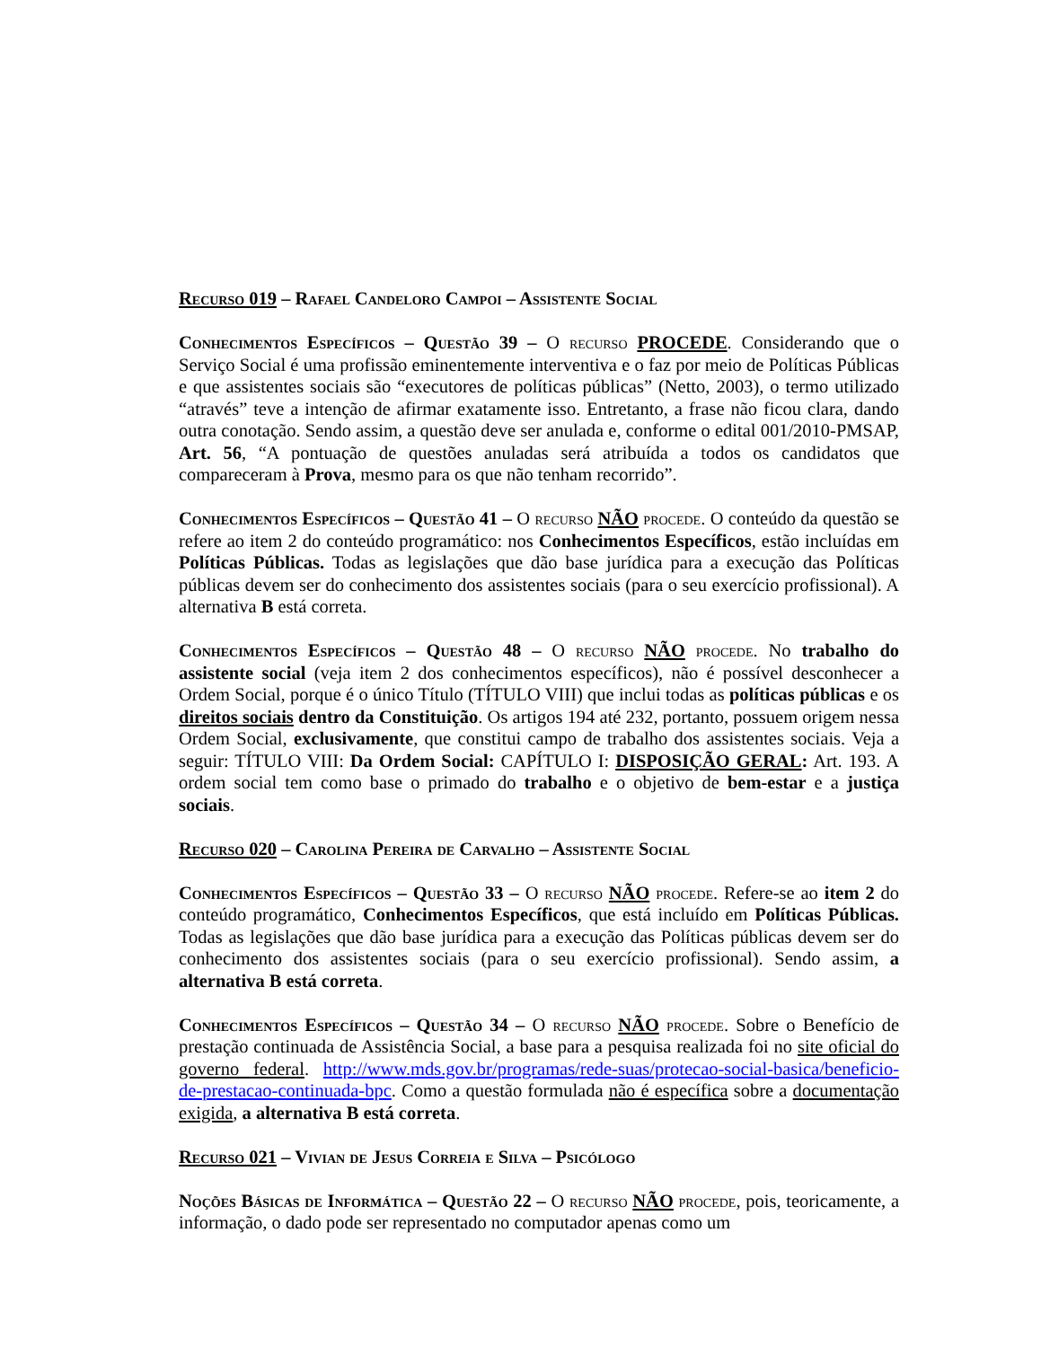Recurso 019 – Rafael Candeloro Campoi – Assistente Social
Conhecimentos Específicos – Questão 39 – O recurso PROCEDE. Considerando que o Serviço Social é uma profissão eminentemente interventiva e o faz por meio de Políticas Públicas e que assistentes sociais são “executores de políticas públicas” (Netto, 2003), o termo utilizado “através” teve a intenção de afirmar exatamente isso. Entretanto, a frase não ficou clara, dando outra conotação. Sendo assim, a questão deve ser anulada e, conforme o edital 001/2010-PMSAP, Art. 56, “A pontuação de questões anuladas será atribuída a todos os candidatos que compareceram à Prova, mesmo para os que não tenham recorrido”.
Conhecimentos Específicos – Questão 41 – O recurso NÃO procede. O conteúdo da questão se refere ao item 2 do conteúdo programático: nos Conhecimentos Específicos, estão incluídas em Políticas Públicas. Todas as legislações que dão base jurídica para a execução das Políticas públicas devem ser do conhecimento dos assistentes sociais (para o seu exercício profissional). A alternativa B está correta.
Conhecimentos Específicos – Questão 48 – O recurso NÃO procede. No trabalho do assistente social (veja item 2 dos conhecimentos específicos), não é possível desconhecer a Ordem Social, porque é o único Título (TÍTULO VIII) que inclui todas as políticas públicas e os direitos sociais dentro da Constituição. Os artigos 194 até 232, portanto, possuem origem nessa Ordem Social, exclusivamente, que constitui campo de trabalho dos assistentes sociais. Veja a seguir: TÍTULO VIII: Da Ordem Social: CAPÍTULO I: DISPOSIÇÃO GERAL: Art. 193. A ordem social tem como base o primado do trabalho e o objetivo de bem-estar e a justiça sociais.
Recurso 020 – Carolina Pereira de Carvalho – Assistente Social
Conhecimentos Específicos – Questão 33 – O recurso NÃO procede. Refere-se ao item 2 do conteúdo programático, Conhecimentos Específicos, que está incluído em Políticas Públicas. Todas as legislações que dão base jurídica para a execução das Políticas públicas devem ser do conhecimento dos assistentes sociais (para o seu exercício profissional). Sendo assim, a alternativa B está correta.
Conhecimentos Específicos – Questão 34 – O recurso NÃO procede. Sobre o Benefício de prestação continuada de Assistência Social, a base para a pesquisa realizada foi no site oficial do governo federal. http://www.mds.gov.br/programas/rede-suas/protecao-social-basica/beneficio-de-prestacao-continuada-bpc. Como a questão formulada não é específica sobre a documentação exigida, a alternativa B está correta.
Recurso 021 – Vivian de Jesus Correia e Silva – Psicólogo
Noções Básicas de Informática – Questão 22 – O recurso NÃO procede, pois, teoricamente, a informação, o dado pode ser representado no computador apenas como um